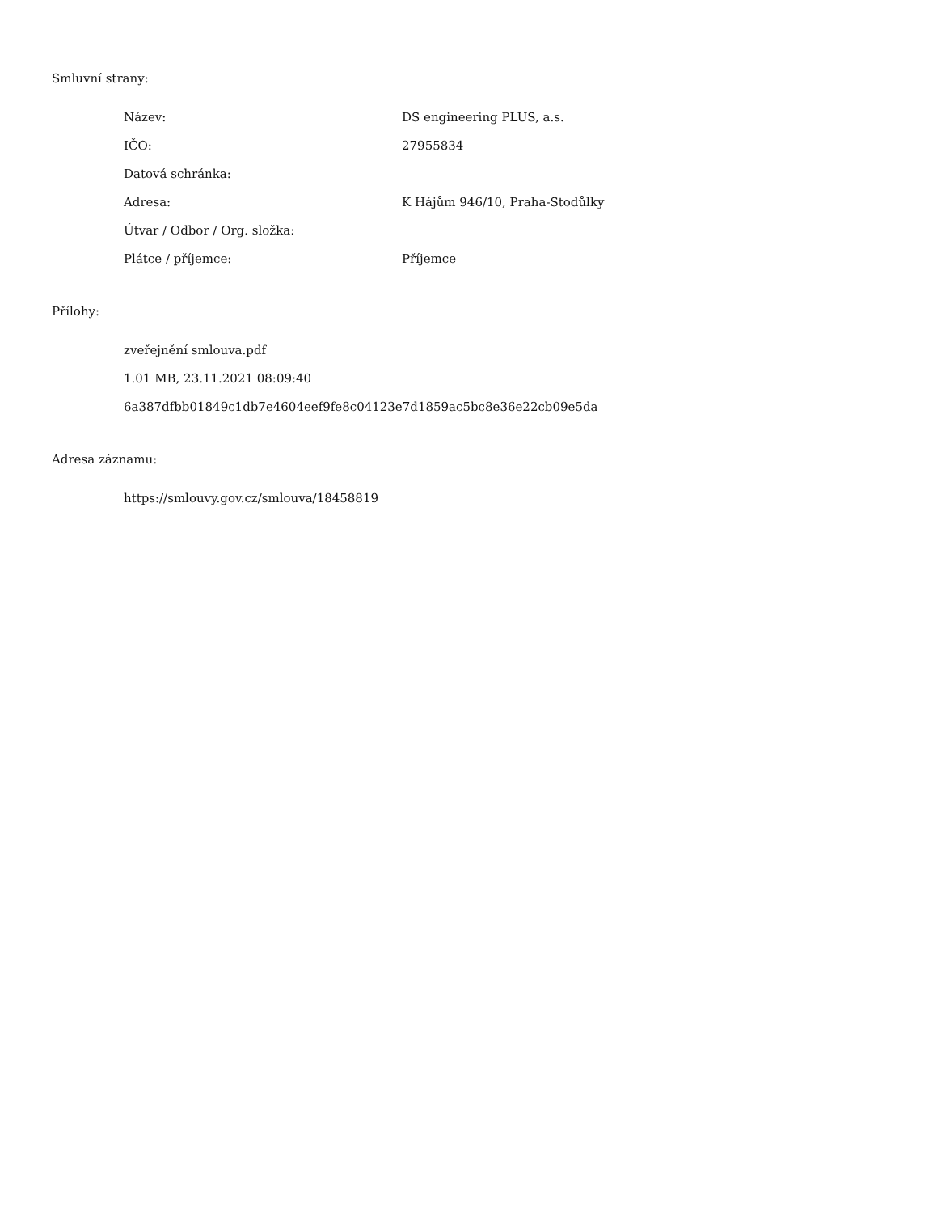Smluvní strany:
| Název: | DS engineering PLUS, a.s. |
| IČO: | 27955834 |
| Datová schránka: | |
| Adresa: | K Hájům 946/10, Praha-Stodůlky |
| Útvar / Odbor / Org. složka: | |
| Plátce / příjemce: | Příjemce |
Přílohy:
zveřejnění smlouva.pdf
1.01 MB, 23.11.2021 08:09:40
6a387dfbb01849c1db7e4604eef9fe8c04123e7d1859ac5bc8e36e22cb09e5da
Adresa záznamu:
https://smlouvy.gov.cz/smlouva/18458819